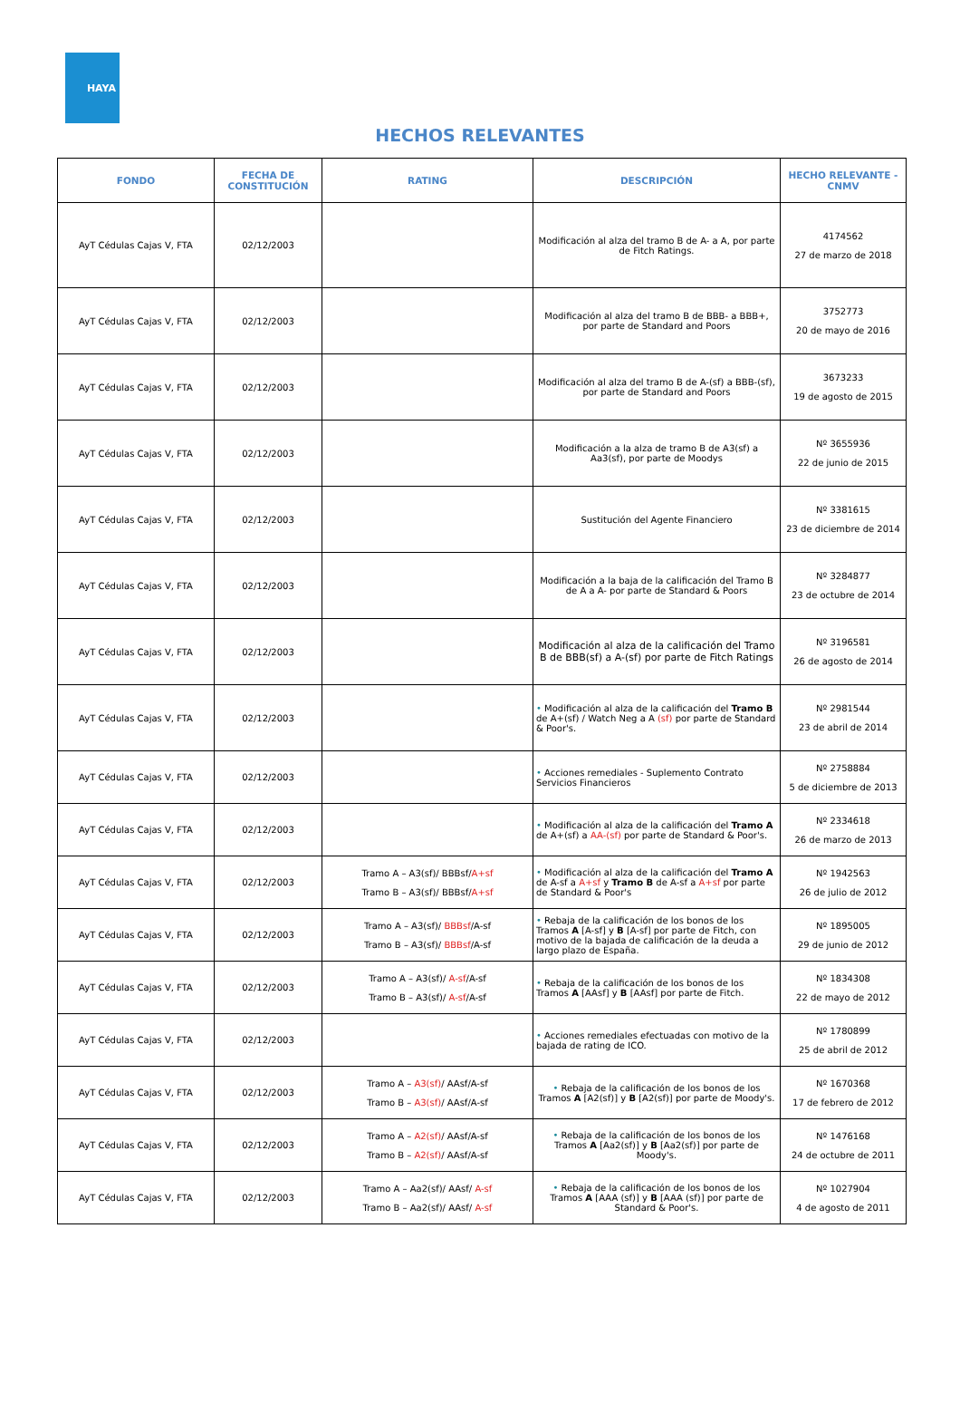HAYA
HECHOS RELEVANTES
| FONDO | FECHA DE CONSTITUCIÓN | RATING | DESCRIPCIÓN | HECHO RELEVANTE - CNMV |
| --- | --- | --- | --- | --- |
| AyT Cédulas Cajas V, FTA | 02/12/2003 | | Modificación al alza del tramo B de A- a A, por parte de Fitch Ratings. | 4174562 27 de marzo de 2018 |
| AyT Cédulas Cajas V, FTA | 02/12/2003 | | Modificación al alza del tramo B de BBB- a BBB+, por parte de Standard and Poors | 3752773 20 de mayo de 2016 |
| AyT Cédulas Cajas V, FTA | 02/12/2003 | | Modificación al alza del tramo B de A-(sf) a BBB-(sf), por parte de Standard and Poors | 3673233 19 de agosto de 2015 |
| AyT Cédulas Cajas V, FTA | 02/12/2003 | | Modificación a la alza de tramo B de A3(sf) a Aa3(sf), por parte de Moodys | Nº 3655936 22 de junio de 2015 |
| AyT Cédulas Cajas V, FTA | 02/12/2003 | | Sustitución del Agente Financiero | Nº 3381615 23 de diciembre de 2014 |
| AyT Cédulas Cajas V, FTA | 02/12/2003 | | Modificación a la baja de la calificación del Tramo B de A a A- por parte de Standard & Poors | Nº 3284877 23 de octubre de 2014 |
| AyT Cédulas Cajas V, FTA | 02/12/2003 | | Modificación al alza de la calificación del Tramo B de BBB(sf) a A-(sf) por parte de Fitch Ratings | Nº 3196581 26 de agosto de 2014 |
| AyT Cédulas Cajas V, FTA | 02/12/2003 | | • Modificación al alza de la calificación del Tramo B de A+(sf) / Watch Neg a A (sf) por parte de Standard & Poor's. | Nº 2981544 23 de abril de 2014 |
| AyT Cédulas Cajas V, FTA | 02/12/2003 | | • Acciones remediales - Suplemento Contrato Servicios Financieros | Nº 2758884 5 de diciembre de 2013 |
| AyT Cédulas Cajas V, FTA | 02/12/2003 | | • Modificación al alza de la calificación del Tramo A de A+(sf) a AA-(sf) por parte de Standard & Poor's. | Nº 2334618 26 de marzo de 2013 |
| AyT Cédulas Cajas V, FTA | 02/12/2003 | Tramo A – A3(sf)/ BBBsf/ A+sf Tramo B – A3(sf)/ BBBsf/ A+sf | • Modificación al alza de la calificación del Tramo A de A-sf a A+sf y Tramo B de A-sf a A+sf por parte de Standard & Poor's | Nº 1942563 26 de julio de 2012 |
| AyT Cédulas Cajas V, FTA | 02/12/2003 | Tramo A – A3(sf)/ BBBsf /A-sf Tramo B – A3(sf)/ BBBsf /A-sf | • Rebaja de la calificación de los bonos de los Tramos A [A-sf] y B [A-sf] por parte de Fitch, con motivo de la bajada de calificación de la deuda a largo plazo de España. | Nº 1895005 29 de junio de 2012 |
| AyT Cédulas Cajas V, FTA | 02/12/2003 | Tramo A – A3(sf)/ A-sf /A-sf Tramo B – A3(sf)/ A-sf /A-sf | • Rebaja de la calificación de los bonos de los Tramos A [AAsf] y B [AAsf] por parte de Fitch. | Nº 1834308 22 de mayo de 2012 |
| AyT Cédulas Cajas V, FTA | 02/12/2003 | | • Acciones remediales efectuadas con motivo de la bajada de rating de ICO. | Nº 1780899 25 de abril de 2012 |
| AyT Cédulas Cajas V, FTA | 02/12/2003 | Tramo A – A3(sf) / AAsf/A-sf Tramo B – A3(sf) / AAsf/A-sf | • Rebaja de la calificación de los bonos de los Tramos A [A2(sf)] y B [A2(sf)] por parte de Moody's. | Nº 1670368 17 de febrero de 2012 |
| AyT Cédulas Cajas V, FTA | 02/12/2003 | Tramo A – A2(sf) / AAsf/A-sf Tramo B – A2(sf) / AAsf/A-sf | • Rebaja de la calificación de los bonos de los Tramos A [Aa2(sf)] y B [Aa2(sf)] por parte de Moody's. | Nº 1476168 24 de octubre de 2011 |
| AyT Cédulas Cajas V, FTA | 02/12/2003 | Tramo A – Aa2(sf)/ AAsf/ A-sf Tramo B – Aa2(sf)/ AAsf/ A-sf | • Rebaja de la calificación de los bonos de los Tramos A [AAA (sf)] y B [AAA (sf)] por parte de Standard & Poor's. | Nº 1027904 4 de agosto de 2011 |